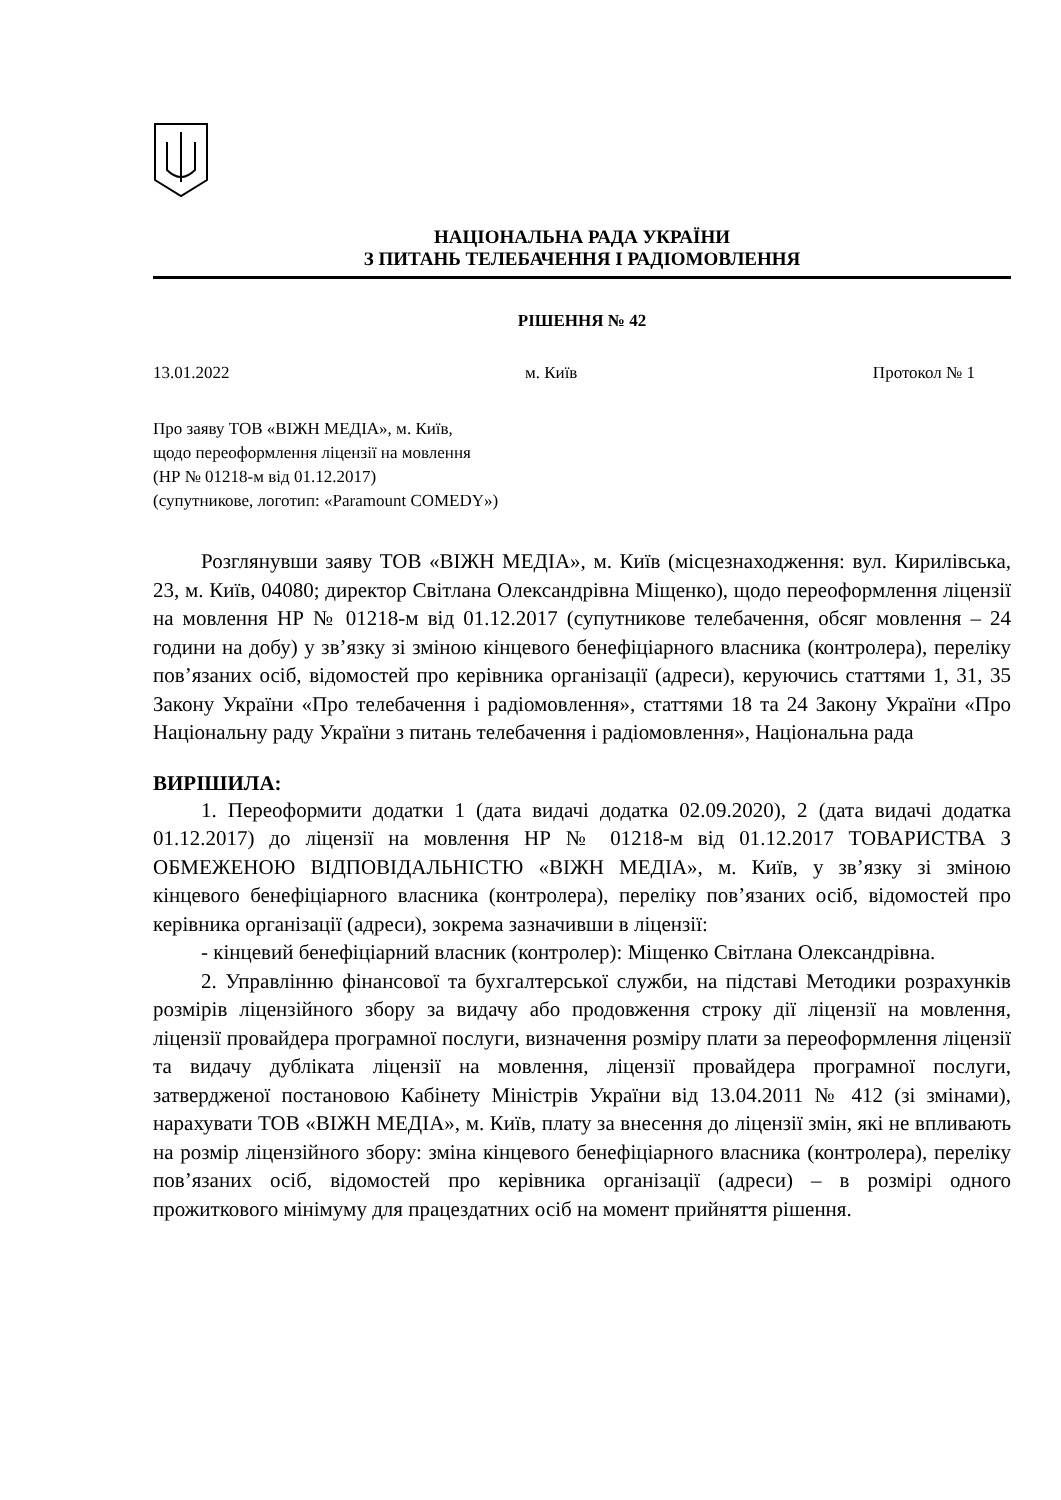НАЦІОНАЛЬНА РАДА УКРАЇНИ
З ПИТАНЬ ТЕЛЕБАЧЕННЯ І РАДІОМОВЛЕННЯ
РІШЕННЯ № 42
13.01.2022 м. Київ Протокол № 1
Про заяву ТОВ «ВІЖН МЕДІА», м. Київ,
щодо переоформлення ліцензії на мовлення
(НР № 01218-м від 01.12.2017)
(супутникове, логотип: «Paramount COMEDY»)
Розглянувши заяву ТОВ «ВІЖН МЕДІА», м. Київ (місцезнаходження: вул. Кирилівська, 23, м. Київ, 04080; директор Світлана Олександрівна Міщенко), щодо переоформлення ліцензії на мовлення НР № 01218-м від 01.12.2017 (супутникове телебачення, обсяг мовлення – 24 години на добу) у зв’язку зі зміною кінцевого бенефіціарного власника (контролера), переліку пов’язаних осіб, відомостей про керівника організації (адреси), керуючись статтями 1, 31, 35 Закону України «Про телебачення і радіомовлення», статтями 18 та 24 Закону України «Про Національну раду України з питань телебачення і радіомовлення», Національна рада
ВИРІШИЛА:
1. Переоформити додатки 1 (дата видачі додатка 02.09.2020), 2 (дата видачі додатка 01.12.2017) до ліцензії на мовлення НР № 01218-м від 01.12.2017 ТОВАРИСТВА З ОБМЕЖЕНОЮ ВІДПОВІДАЛЬНІСТЮ «ВІЖН МЕДІА», м. Київ, у зв’язку зі зміною кінцевого бенефіціарного власника (контролера), переліку пов’язаних осіб, відомостей про керівника організації (адреси), зокрема зазначивши в ліцензії:
- кінцевий бенефіціарний власник (контролер): Міщенко Світлана Олександрівна.
2. Управлінню фінансової та бухгалтерської служби, на підставі Методики розрахунків розмірів ліцензійного збору за видачу або продовження строку дії ліцензії на мовлення, ліцензії провайдера програмної послуги, визначення розміру плати за переоформлення ліцензії та видачу дубліката ліцензії на мовлення, ліцензії провайдера програмної послуги, затвердженої постановою Кабінету Міністрів України від 13.04.2011 № 412 (зі змінами), нарахувати ТОВ «ВІЖН МЕДІА», м. Київ, плату за внесення до ліцензії змін, які не впливають на розмір ліцензійного збору: зміна кінцевого бенефіціарного власника (контролера), переліку пов’язаних осіб, відомостей про керівника організації (адреси) – в розмірі одного прожиткового мінімуму для працездатних осіб на момент прийняття рішення.